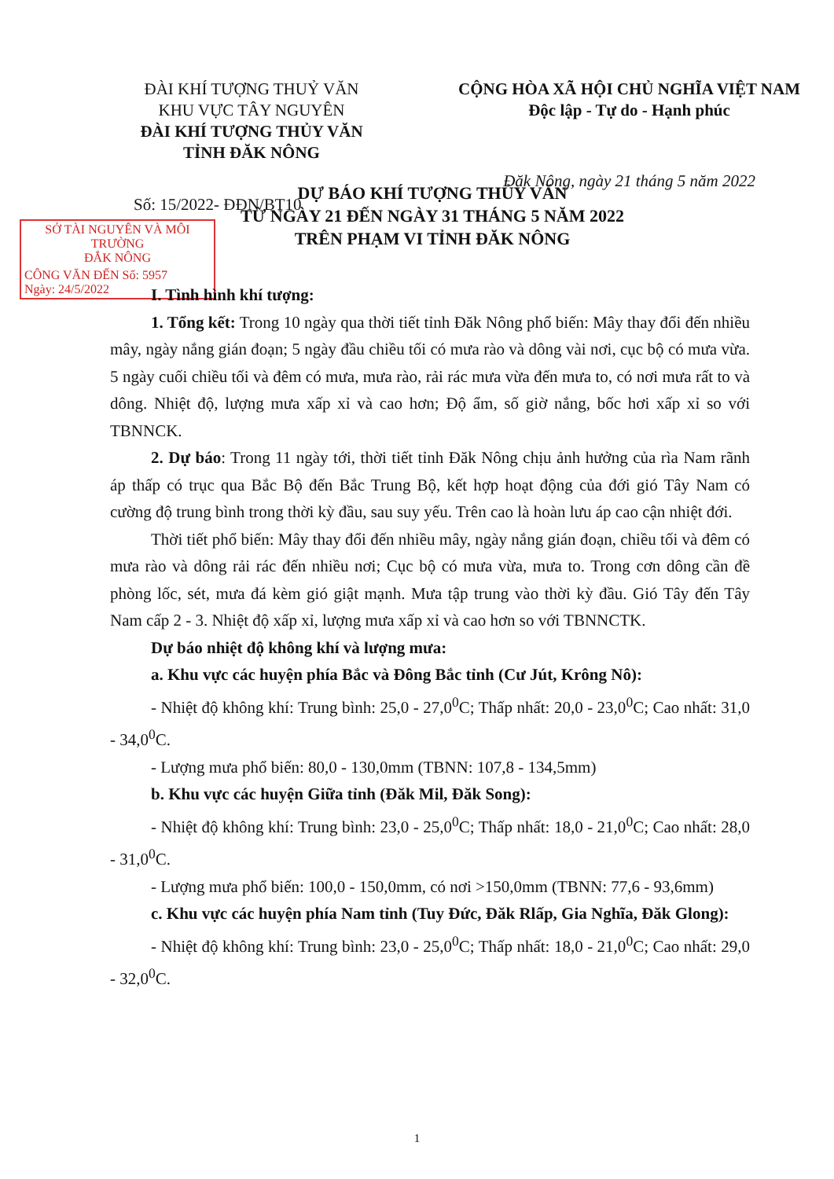ĐÀI KHÍ TƯỢNG THUỶ VĂN
KHU VỰC TÂY NGUYÊN
ĐÀI KHÍ TƯỢNG THỦY VĂN
TỈNH ĐĂK NÔNG
CỘNG HÒA XÃ HỘI CHỦ NGHĨA VIỆT NAM
Độc lập - Tự do - Hạnh phúc
Đăk Nông, ngày 21 tháng 5 năm 2022
Số: 15/2022- ĐĐN/BT10
SỞ TÀI NGUYÊN VÀ MÔI TRƯỜNG
ĐẮK NÔNG
CÔNG VĂN ĐẾN Số: 5957
Ngày: 24/5/2022
DỰ BÁO KHÍ TƯỢNG THỦY VĂN
TỪ NGÀY 21 ĐẾN NGÀY 31 THÁNG 5 NĂM 2022
TRÊN PHẠM VI TỈNH ĐĂK NÔNG
I. Tình hình khí tượng:
1. Tổng kết: Trong 10 ngày qua thời tiết tỉnh Đăk Nông phổ biến: Mây thay đổi đến nhiều mây, ngày nắng gián đoạn; 5 ngày đầu chiều tối có mưa rào và dông vài nơi, cục bộ có mưa vừa. 5 ngày cuối chiều tối và đêm có mưa, mưa rào, rải rác mưa vừa đến mưa to, có nơi mưa rất to và dông. Nhiệt độ, lượng mưa xấp xỉ và cao hơn; Độ ẩm, số giờ nắng, bốc hơi xấp xỉ so với TBNNCK.
2. Dự báo: Trong 11 ngày tới, thời tiết tỉnh Đăk Nông chịu ảnh hưởng của rìa Nam rãnh áp thấp có trục qua Bắc Bộ đến Bắc Trung Bộ, kết hợp hoạt động của đới gió Tây Nam có cường độ trung bình trong thời kỳ đầu, sau suy yếu. Trên cao là hoàn lưu áp cao cận nhiệt đới.
Thời tiết phổ biến: Mây thay đổi đến nhiều mây, ngày nắng gián đoạn, chiều tối và đêm có mưa rào và dông rải rác đến nhiều nơi; Cục bộ có mưa vừa, mưa to. Trong cơn dông cần đề phòng lốc, sét, mưa đá kèm gió giật mạnh. Mưa tập trung vào thời kỳ đầu. Gió Tây đến Tây Nam cấp 2 - 3. Nhiệt độ xấp xỉ, lượng mưa xấp xỉ và cao hơn so với TBNNCTK.
Dự báo nhiệt độ không khí và lượng mưa:
a. Khu vực các huyện phía Bắc và Đông Bắc tỉnh (Cư Jút, Krông Nô):
- Nhiệt độ không khí: Trung bình: 25,0 - 27,0<sup>0</sup>C; Thấp nhất: 20,0 - 23,0<sup>0</sup>C; Cao nhất: 31,0 - 34,0<sup>0</sup>C.
- Lượng mưa phổ biến: 80,0 - 130,0mm (TBNN: 107,8 - 134,5mm)
b. Khu vực các huyện Giữa tỉnh (Đăk Mil, Đăk Song):
- Nhiệt độ không khí: Trung bình: 23,0 - 25,0<sup>0</sup>C; Thấp nhất: 18,0 - 21,0<sup>0</sup>C; Cao nhất: 28,0 - 31,0<sup>0</sup>C.
- Lượng mưa phổ biến: 100,0 - 150,0mm, có nơi >150,0mm (TBNN: 77,6 - 93,6mm)
c. Khu vực các huyện phía Nam tỉnh (Tuy Đức, Đăk Rlấp, Gia Nghĩa, Đăk Glong):
- Nhiệt độ không khí: Trung bình: 23,0 - 25,0<sup>0</sup>C; Thấp nhất: 18,0 - 21,0<sup>0</sup>C; Cao nhất: 29,0 - 32,0<sup>0</sup>C.
1